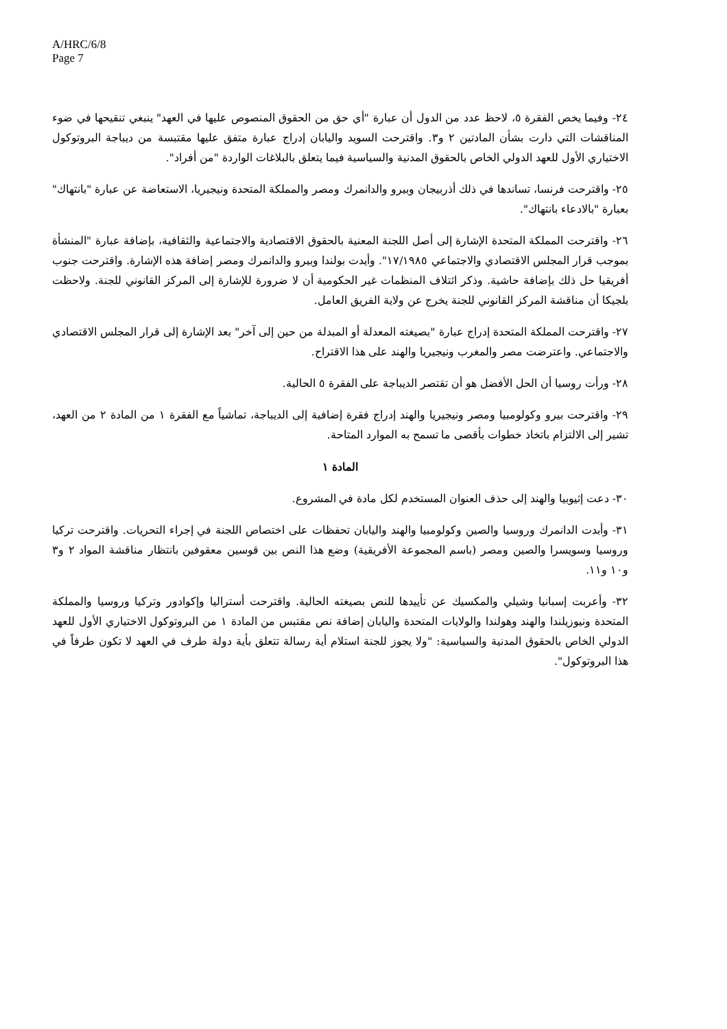A/HRC/6/8
Page 7
٢٤- وفيما يخص الفقرة ٥، لاحظ عدد من الدول أن عبارة "أي حق من الحقوق المنصوص عليها في العهد" ينبغي تنقيحها في ضوء المناقشات التي دارت بشأن المادتين ٢ و٣. واقترحت السويد واليابان إدراج عبارة متفق عليها مقتبسة من ديباجة البروتوكول الاختياري الأول للعهد الدولي الخاص بالحقوق المدنية والسياسية فيما يتعلق بالبلاغات الواردة "من أفراد".
٢٥- واقترحت فرنسا، تساندها في ذلك أذربيجان وبيرو والدانمرك ومصر والمملكة المتحدة ونيجيريا، الاستعاضة عن عبارة "بانتهاك" بعبارة "بالادعاء بانتهاك".
٢٦- واقترحت المملكة المتحدة الإشارة إلى أصل اللجنة المعنية بالحقوق الاقتصادية والاجتماعية والثقافية، بإضافة عبارة "المنشأة بموجب قرار المجلس الاقتصادي والاجتماعي ١٧/١٩٨٥". وأيدت بولندا وبيرو والدانمرك ومصر إضافة هذه الإشارة. واقترحت جنوب أفريقيا حل ذلك بإضافة حاشية. وذكر ائتلاف المنظمات غير الحكومية أن لا ضرورة للإشارة إلى المركز القانوني للجنة. ولاحظت بلجيكا أن مناقشة المركز القانوني للجنة يخرج عن ولاية الفريق العامل.
٢٧- واقترحت المملكة المتحدة إدراج عبارة "بصيغته المعدلة أو المبدلة من حين إلى آخر" بعد الإشارة إلى قرار المجلس الاقتصادي والاجتماعي. واعترضت مصر والمغرب ونيجيريا والهند على هذا الاقتراح.
٢٨- ورأت روسيا أن الحل الأفضل هو أن تقتصر الديباجة على الفقرة ٥ الحالية.
٢٩- واقترحت بيرو وكولومبيا ومصر ونيجيريا والهند إدراج فقرة إضافية إلى الديباجة، تماشياً مع الفقرة ١ من المادة ٢ من العهد، تشير إلى الالتزام باتخاذ خطوات بأقصى ما تسمح به الموارد المتاحة.
المادة ١
٣٠- دعت إثيوبيا والهند إلى حذف العنوان المستخدم لكل مادة في المشروع.
٣١- وأبدت الدانمرك وروسيا والصين وكولومبيا والهند واليابان تحفظات على اختصاص اللجنة في إجراء التحريات. واقترحت تركيا وروسيا وسويسرا والصين ومصر (باسم المجموعة الأفريقية) وضع هذا النص بين قوسين معقوفين بانتظار مناقشة المواد ٢ و٣ و١٠ و١١.
٣٢- وأعربت إسبانيا وشيلي والمكسيك عن تأييدها للنص بصيغته الحالية. واقترحت أستراليا وإكوادور وتركيا وروسيا والمملكة المتحدة ونيوزيلندا والهند وهولندا والولايات المتحدة واليابان إضافة نص مقتبس من المادة ١ من البروتوكول الاختياري الأول للعهد الدولي الخاص بالحقوق المدنية والسياسية: "ولا يجوز للجنة استلام أية رسالة تتعلق بأية دولة طرف في العهد لا تكون طرفاً في هذا البروتوكول".